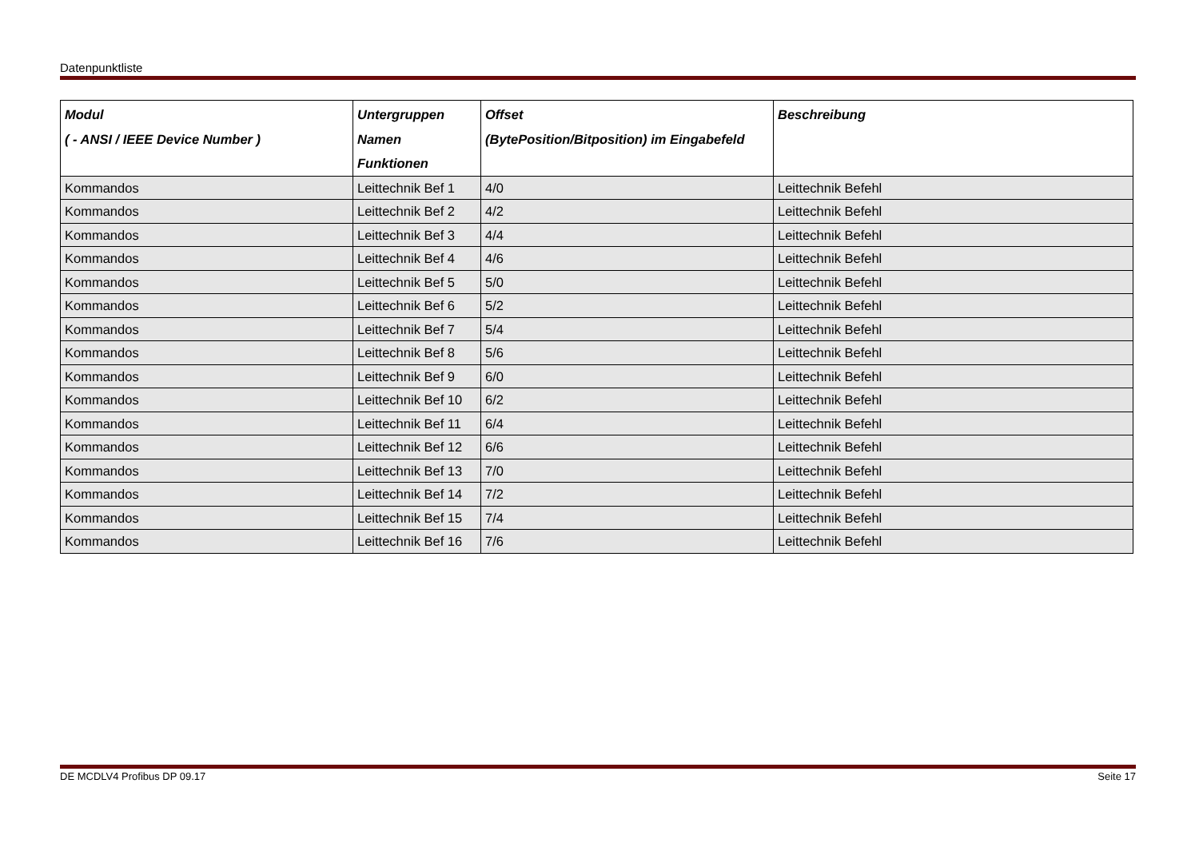Datenpunktliste
| Modul ( - ANSI / IEEE Device Number ) | Untergruppen Namen Funktionen | Offset (BytePosition/Bitposition) im Eingabefeld | Beschreibung |
| --- | --- | --- | --- |
| Kommandos | Leittechnik Bef 1 | 4/0 | Leittechnik Befehl |
| Kommandos | Leittechnik Bef 2 | 4/2 | Leittechnik Befehl |
| Kommandos | Leittechnik Bef 3 | 4/4 | Leittechnik Befehl |
| Kommandos | Leittechnik Bef 4 | 4/6 | Leittechnik Befehl |
| Kommandos | Leittechnik Bef 5 | 5/0 | Leittechnik Befehl |
| Kommandos | Leittechnik Bef 6 | 5/2 | Leittechnik Befehl |
| Kommandos | Leittechnik Bef 7 | 5/4 | Leittechnik Befehl |
| Kommandos | Leittechnik Bef 8 | 5/6 | Leittechnik Befehl |
| Kommandos | Leittechnik Bef 9 | 6/0 | Leittechnik Befehl |
| Kommandos | Leittechnik Bef 10 | 6/2 | Leittechnik Befehl |
| Kommandos | Leittechnik Bef 11 | 6/4 | Leittechnik Befehl |
| Kommandos | Leittechnik Bef 12 | 6/6 | Leittechnik Befehl |
| Kommandos | Leittechnik Bef 13 | 7/0 | Leittechnik Befehl |
| Kommandos | Leittechnik Bef 14 | 7/2 | Leittechnik Befehl |
| Kommandos | Leittechnik Bef 15 | 7/4 | Leittechnik Befehl |
| Kommandos | Leittechnik Bef 16 | 7/6 | Leittechnik Befehl |
DE MCDLV4 Profibus DP 09.17 Seite 17